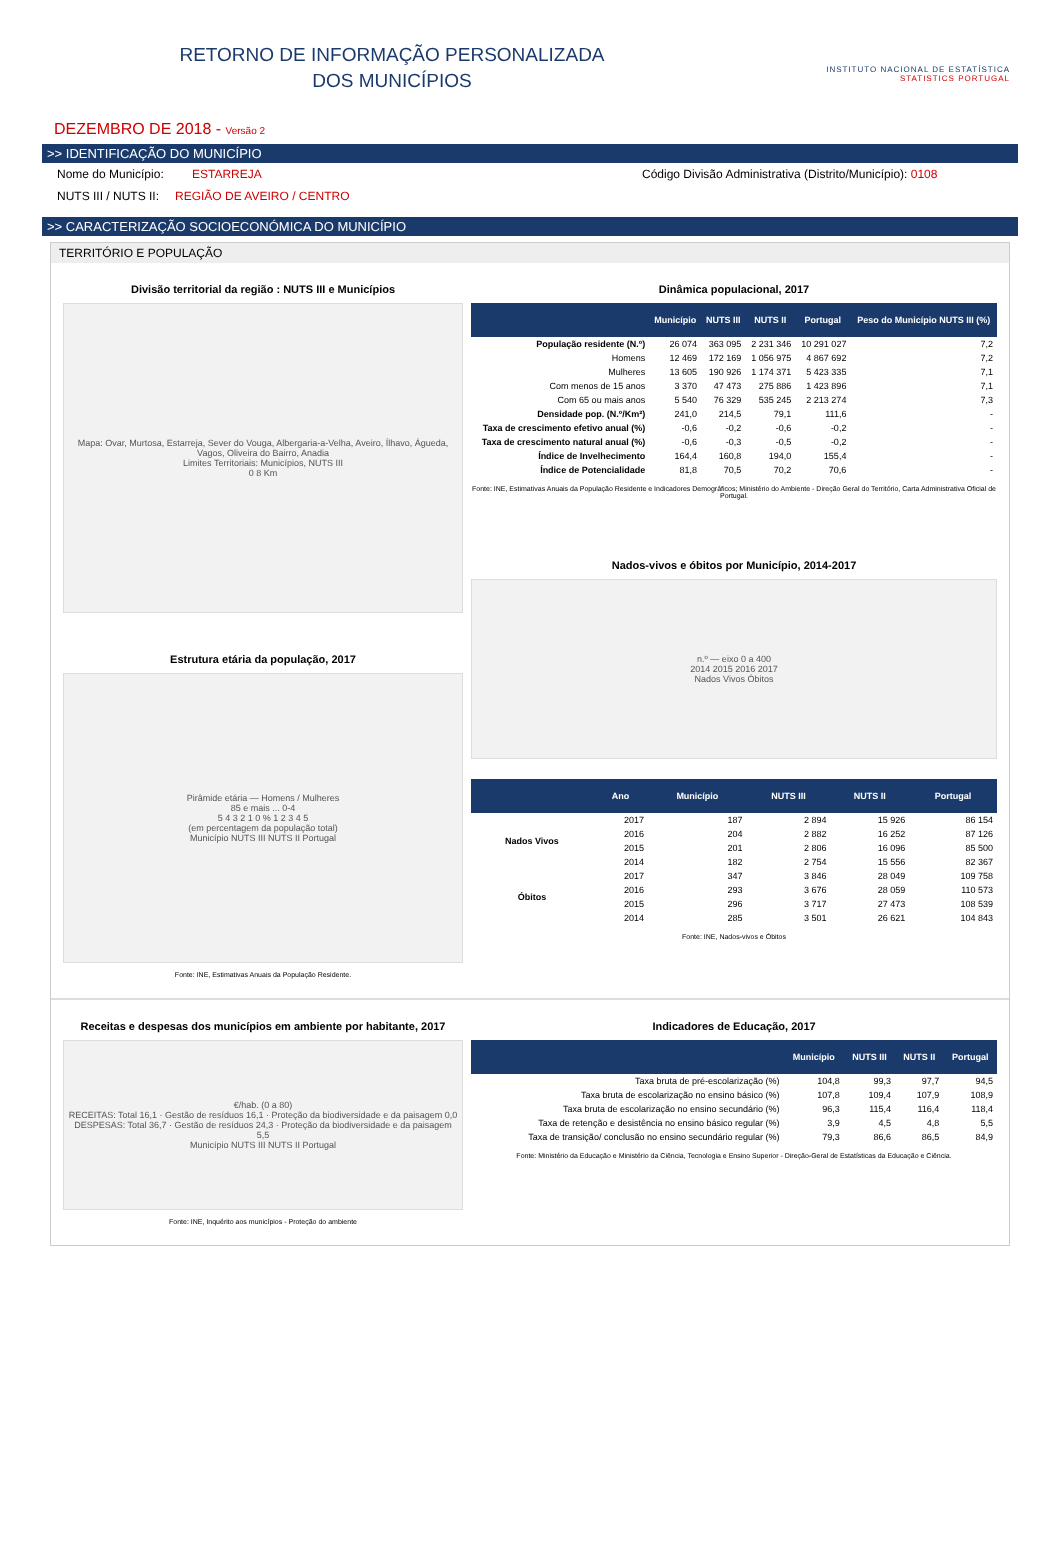RETORNO DE INFORMAÇÃO PERSONALIZADA
DOS MUNICÍPIOS
INSTITUTO NACIONAL DE ESTATÍSTICA
STATISTICS PORTUGAL
DEZEMBRO DE 2018 - Versão 2
>> IDENTIFICAÇÃO DO MUNICÍPIO
Nome do Município: ESTARREJA Código Divisão Administrativa (Distrito/Município): 0108
NUTS III / NUTS II: REGIÃO DE AVEIRO / CENTRO
>> CARACTERIZAÇÃO SOCIOECONÓMICA DO MUNICÍPIO
TERRITÓRIO E POPULAÇÃO
Divisão territorial da região : NUTS III e Municípios
Mapa: Ovar, Murtosa, Estarreja, Sever do Vouga, Albergaria-a-Velha, Aveiro, Ílhavo, Águeda, Vagos, Oliveira do Bairro, Anadia
Limites Territoriais: Municípios, NUTS III
0 8 Km
Estrutura etária da população, 2017
Pirâmide etária — Homens / Mulheres
85 e mais ... 0-4
5 4 3 2 1 0 % 1 2 3 4 5
(em percentagem da população total)
Município NUTS III NUTS II Portugal
Fonte: INE, Estimativas Anuais da População Residente.
Dinâmica populacional, 2017
| | Município | NUTS III | NUTS II | Portugal | Peso do Município NUTS III (%) |
| --- | --- | --- | --- | --- | --- |
| População residente (N.º) | 26 074 | 363 095 | 2 231 346 | 10 291 027 | 7,2 |
| Homens | 12 469 | 172 169 | 1 056 975 | 4 867 692 | 7,2 |
| Mulheres | 13 605 | 190 926 | 1 174 371 | 5 423 335 | 7,1 |
| Com menos de 15 anos | 3 370 | 47 473 | 275 886 | 1 423 896 | 7,1 |
| Com 65 ou mais anos | 5 540 | 76 329 | 535 245 | 2 213 274 | 7,3 |
| Densidade pop. (N.º/Km²) | 241,0 | 214,5 | 79,1 | 111,6 | - |
| Taxa de crescimento efetivo anual (%) | -0,6 | -0,2 | -0,6 | -0,2 | - |
| Taxa de crescimento natural anual (%) | -0,6 | -0,3 | -0,5 | -0,2 | - |
| Índice de Invelhecimento | 164,4 | 160,8 | 194,0 | 155,4 | - |
| Índice de Potencialidade | 81,8 | 70,5 | 70,2 | 70,6 | - |
Fonte: INE, Estimativas Anuais da População Residente e Indicadores Demográficos; Ministério do Ambiente - Direção Geral do Território, Carta Administrativa Oficial de Portugal.
Nados-vivos e óbitos por Município, 2014-2017
n.º — eixo 0 a 400
2014 2015 2016 2017
Nados Vivos Óbitos
| | Ano | Município | NUTS III | NUTS II | Portugal |
| --- | --- | --- | --- | --- | --- |
| Nados Vivos | 2017 | 187 | 2 894 | 15 926 | 86 154 |
| | 2016 | 204 | 2 882 | 16 252 | 87 126 |
| | 2015 | 201 | 2 806 | 16 096 | 85 500 |
| | 2014 | 182 | 2 754 | 15 556 | 82 367 |
| Óbitos | 2017 | 347 | 3 846 | 28 049 | 109 758 |
| | 2016 | 293 | 3 676 | 28 059 | 110 573 |
| | 2015 | 296 | 3 717 | 27 473 | 108 539 |
| | 2014 | 285 | 3 501 | 26 621 | 104 843 |
Fonte: INE, Nados-vivos e Óbitos
Receitas e despesas dos municípios em ambiente por habitante, 2017
€/hab. (0 a 80)
RECEITAS: Total 16,1 · Gestão de resíduos 16,1 · Proteção da biodiversidade e da paisagem 0,0
DESPESAS: Total 36,7 · Gestão de resíduos 24,3 · Proteção da biodiversidade e da paisagem 5,5
Município NUTS III NUTS II Portugal
Fonte: INE, Inquérito aos municípios - Proteção do ambiente
Indicadores de Educação, 2017
| | Município | NUTS III | NUTS II | Portugal |
| --- | --- | --- | --- | --- |
| Taxa bruta de pré-escolarização (%) | 104,8 | 99,3 | 97,7 | 94,5 |
| Taxa bruta de escolarização no ensino básico (%) | 107,8 | 109,4 | 107,9 | 108,9 |
| Taxa bruta de escolarização no ensino secundário (%) | 96,3 | 115,4 | 116,4 | 118,4 |
| Taxa de retenção e desistência no ensino básico regular (%) | 3,9 | 4,5 | 4,8 | 5,5 |
| Taxa de transição/ conclusão no ensino secundário regular (%) | 79,3 | 86,6 | 86,5 | 84,9 |
Fonte: Ministério da Educação e Ministério da Ciência, Tecnologia e Ensino Superior - Direção-Geral de Estatísticas da Educação e Ciência.